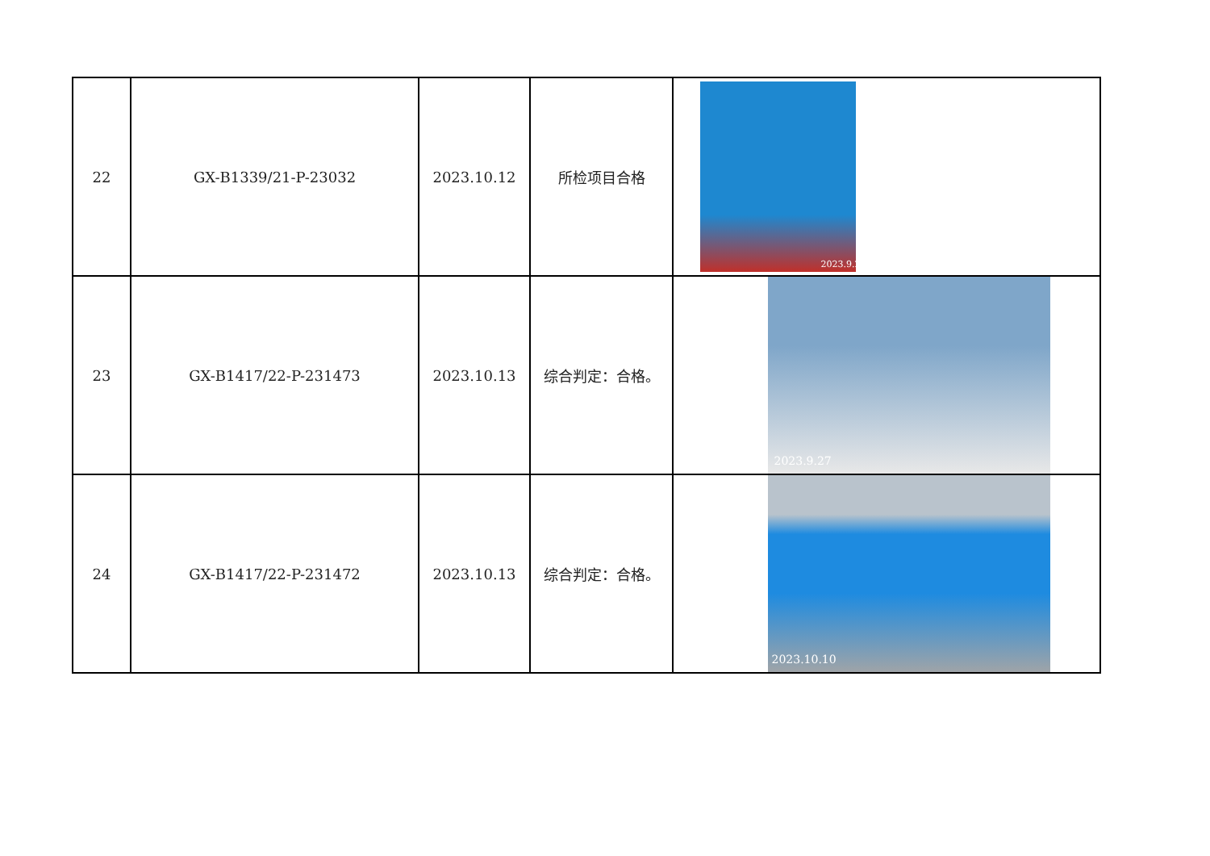| 22 | GX-B1339/21-P-23032 | 2023.10.12 | 所检项目合格 | 2023.9.29 |
| 23 | GX-B1417/22-P-231473 | 2023.10.13 | 综合判定：合格。 | 2023.9.27 |
| 24 | GX-B1417/22-P-231472 | 2023.10.13 | 综合判定：合格。 | 2023.10.10 |